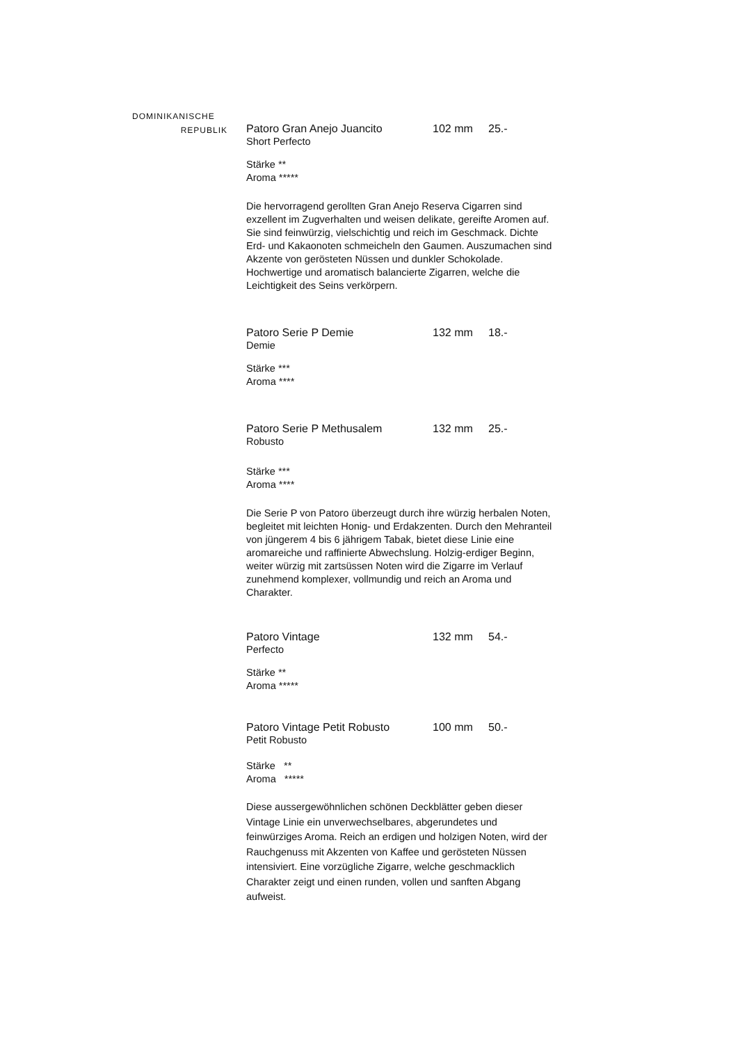DOMINIKANISCHE
REPUBLIK
Patoro Gran Anejo Juancito 102 mm 25.-
Short Perfecto
Stärke **
Aroma *****
Die hervorragend gerollten Gran Anejo Reserva Cigarren sind exzellent im Zugverhalten und weisen delikate, gereifte Aromen auf. Sie sind feinwürzig, vielschichtig und reich im Geschmack. Dichte Erd- und Kakaonoten schmeicheln den Gaumen. Auszumachen sind Akzente von gerösteten Nüssen und dunkler Schokolade. Hochwertige und aromatisch balancierte Zigarren, welche die Leichtigkeit des Seins verkörpern.
Patoro Serie P Demie 132 mm 18.-
Demie
Stärke ***
Aroma ****
Patoro Serie P Methusalem 132 mm 25.-
Robusto
Stärke ***
Aroma ****
Die Serie P von Patoro überzeugt durch ihre würzig herbalen Noten, begleitet mit leichten Honig- und Erdakzenten. Durch den Mehranteil von jüngerem 4 bis 6 jährigem Tabak, bietet diese Linie eine aromareiche und raffinierte Abwechslung. Holzig-erdiger Beginn, weiter würzig mit zartsüssen Noten wird die Zigarre im Verlauf zunehmend komplexer, vollmundig und reich an Aroma und Charakter.
Patoro Vintage 132 mm 54.-
Perfecto
Stärke **
Aroma *****
Patoro Vintage Petit Robusto 100 mm 50.-
Petit Robusto
Stärke **
Aroma *****
Diese aussergewöhnlichen schönen Deckblätter geben dieser Vintage Linie ein unverwechselbares, abgerundetes und feinwürziges Aroma. Reich an erdigen und holzigen Noten, wird der Rauchgenuss mit Akzenten von Kaffee und gerösteten Nüssen intensiviert. Eine vorzügliche Zigarre, welche geschmacklich Charakter zeigt und einen runden, vollen und sanften Abgang aufweist.